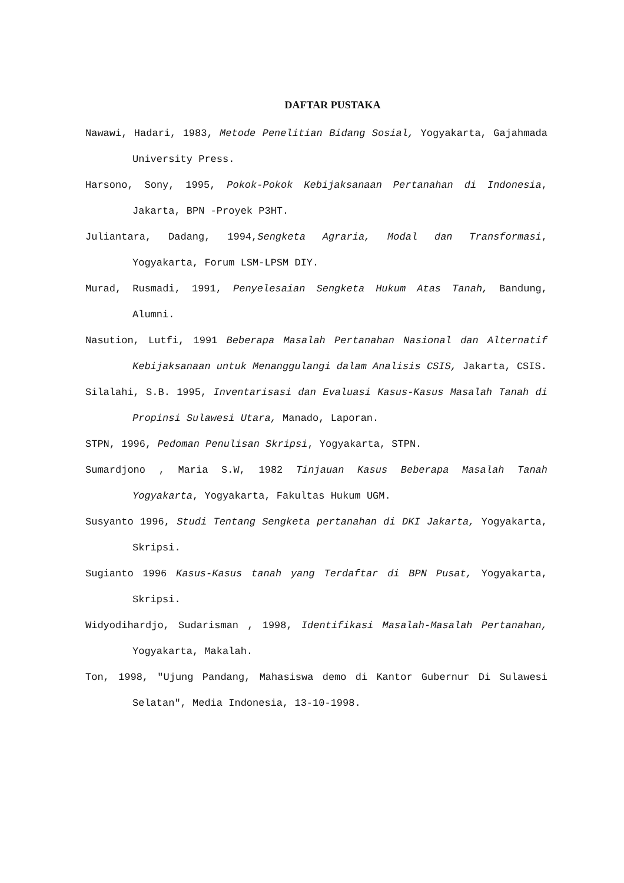DAFTAR PUSTAKA
Nawawi, Hadari, 1983, Metode Penelitian Bidang Sosial, Yogyakarta, Gajahmada University Press.
Harsono, Sony, 1995, Pokok-Pokok Kebijaksanaan Pertanahan di Indonesia, Jakarta, BPN -Proyek P3HT.
Juliantara, Dadang, 1994,Sengketa Agraria, Modal dan Transformasi, Yogyakarta, Forum LSM-LPSM DIY.
Murad, Rusmadi, 1991, Penyelesaian Sengketa Hukum Atas Tanah, Bandung, Alumni.
Nasution, Lutfi, 1991 Beberapa Masalah Pertanahan Nasional dan Alternatif Kebijaksanaan untuk Menanggulangi dalam Analisis CSIS, Jakarta, CSIS.
Silalahi, S.B. 1995, Inventarisasi dan Evaluasi Kasus-Kasus Masalah Tanah di Propinsi Sulawesi Utara, Manado, Laporan.
STPN, 1996, Pedoman Penulisan Skripsi, Yogyakarta, STPN.
Sumardjono , Maria S.W, 1982 Tinjauan Kasus Beberapa Masalah Tanah Yogyakarta, Yogyakarta, Fakultas Hukum UGM.
Susyanto 1996, Studi Tentang Sengketa pertanahan di DKI Jakarta, Yogyakarta, Skripsi.
Sugianto 1996 Kasus-Kasus tanah yang Terdaftar di BPN Pusat, Yogyakarta, Skripsi.
Widyodihardjo, Sudarisman , 1998, Identifikasi Masalah-Masalah Pertanahan, Yogyakarta, Makalah.
Ton, 1998, "Ujung Pandang, Mahasiswa demo di Kantor Gubernur Di Sulawesi Selatan", Media Indonesia, 13-10-1998.